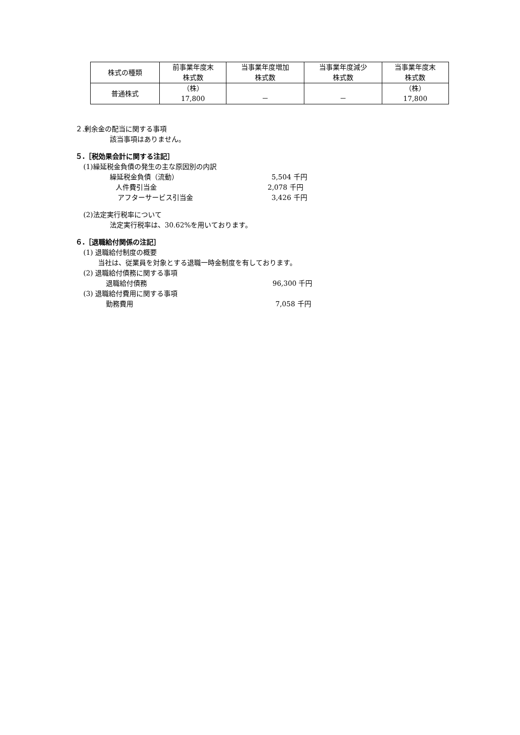| 株式の種類 | 前事業年度末 株式数 | 当事業年度増加 株式数 | 当事業年度減少 株式数 | 当事業年度末 株式数 |
| 普通株式 | （株） 17,800 | － | － | （株） 17,800 |
２.剰余金の配当に関する事項
該当事項はありません。
５.［税効果会計に関する注記］
(1)繰延税金負債の発生の主な原因別の内訳
繰延税金負債（流動） 5,504 千円
人件費引当金 2,078 千円
アフターサービス引当金 3,426 千円
(2)法定実行税率について
法定実行税率は、30.62%を用いております。
６.［退職給付関係の注記］
(1) 退職給付制度の概要
当社は、従業員を対象とする退職一時金制度を有しております。
(2) 退職給付債務に関する事項
退職給付債務 96,300 千円
(3) 退職給付費用に関する事項
勤務費用 7,058 千円